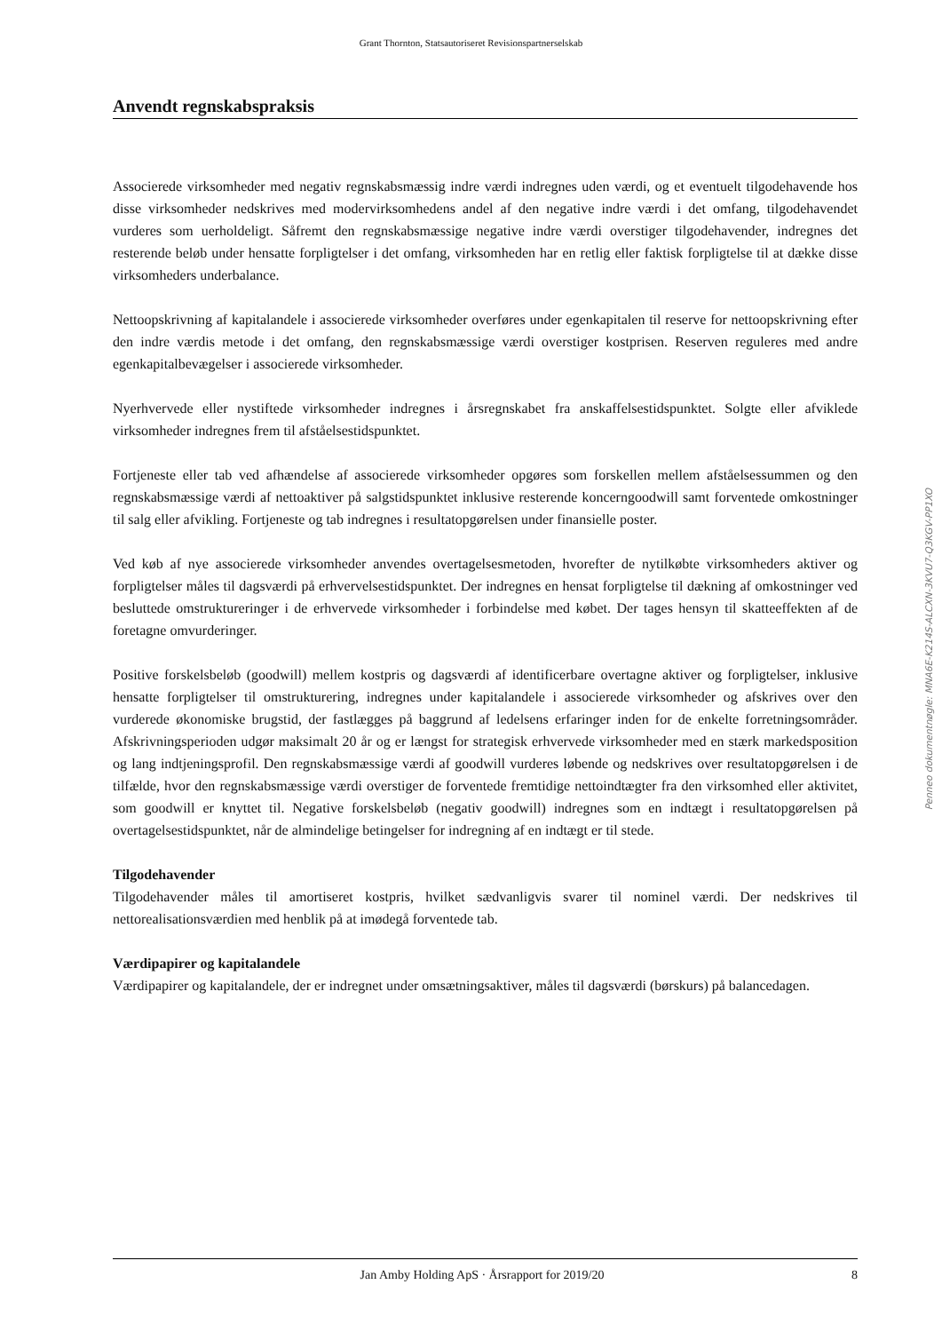Grant Thornton, Statsautoriseret Revisionspartnerselskab
Anvendt regnskabspraksis
Associerede virksomheder med negativ regnskabsmæssig indre værdi indregnes uden værdi, og et eventuelt tilgodehavende hos disse virksomheder nedskrives med modervirksomhedens andel af den negative indre værdi i det omfang, tilgodehavendet vurderes som uerholdeligt. Såfremt den regnskabsmæssige negative indre værdi overstiger tilgodehavender, indregnes det resterende beløb under hensatte forpligtelser i det omfang, virksomheden har en retlig eller faktisk forpligtelse til at dække disse virksomheders underbalance.
Nettoopskrivning af kapitalandele i associerede virksomheder overføres under egenkapitalen til reserve for nettoopskrivning efter den indre værdis metode i det omfang, den regnskabsmæssige værdi overstiger kostprisen. Reserven reguleres med andre egenkapitalbevægelser i associerede virksomheder.
Nyerhvervede eller nystiftede virksomheder indregnes i årsregnskabet fra anskaffelsestidspunktet. Solgte eller afviklede virksomheder indregnes frem til afståelsestidspunktet.
Fortjeneste eller tab ved afhændelse af associerede virksomheder opgøres som forskellen mellem afståelsessummen og den regnskabsmæssige værdi af nettoaktiver på salgstidspunktet inklusive resterende koncerngoodwill samt forventede omkostninger til salg eller afvikling. Fortjeneste og tab indregnes i resultatopgørelsen under finansielle poster.
Ved køb af nye associerede virksomheder anvendes overtagelsesmetoden, hvorefter de nytilkøbte virksomheders aktiver og forpligtelser måles til dagsværdi på erhvervelsestidspunktet. Der indregnes en hensat forpligtelse til dækning af omkostninger ved besluttede omstruktureringer i de erhvervede virksomheder i forbindelse med købet. Der tages hensyn til skatteeffekten af de foretagne omvurderinger.
Positive forskelsbeløb (goodwill) mellem kostpris og dagsværdi af identificerbare overtagne aktiver og forpligtelser, inklusive hensatte forpligtelser til omstrukturering, indregnes under kapitalandele i associerede virksomheder og afskrives over den vurderede økonomiske brugstid, der fastlægges på baggrund af ledelsens erfaringer inden for de enkelte forretningsområder. Afskrivningsperioden udgør maksimalt 20 år og er længst for strategisk erhvervede virksomheder med en stærk markedsposition og lang indtjeningsprofil. Den regnskabsmæssige værdi af goodwill vurderes løbende og nedskrives over resultatopgørelsen i de tilfælde, hvor den regnskabsmæssige værdi overstiger de forventede fremtidige nettoindtægter fra den virksomhed eller aktivitet, som goodwill er knyttet til. Negative forskelsbeløb (negativ goodwill) indregnes som en indtægt i resultatopgørelsen på overtagelsestidspunktet, når de almindelige betingelser for indregning af en indtægt er til stede.
Tilgodehavender
Tilgodehavender måles til amortiseret kostpris, hvilket sædvanligvis svarer til nominel værdi. Der nedskrives til nettorealisationsværdien med henblik på at imødegå forventede tab.
Værdipapirer og kapitalandele
Værdipapirer og kapitalandele, der er indregnet under omsætningsaktiver, måles til dagsværdi (børskurs) på balancedagen.
Penneo dokumentnøgle: MNA6E-K214S-ALCXN-3KVU7-Q3KGV-PP1XO
Jan Amby Holding ApS · Årsrapport for 2019/20 8